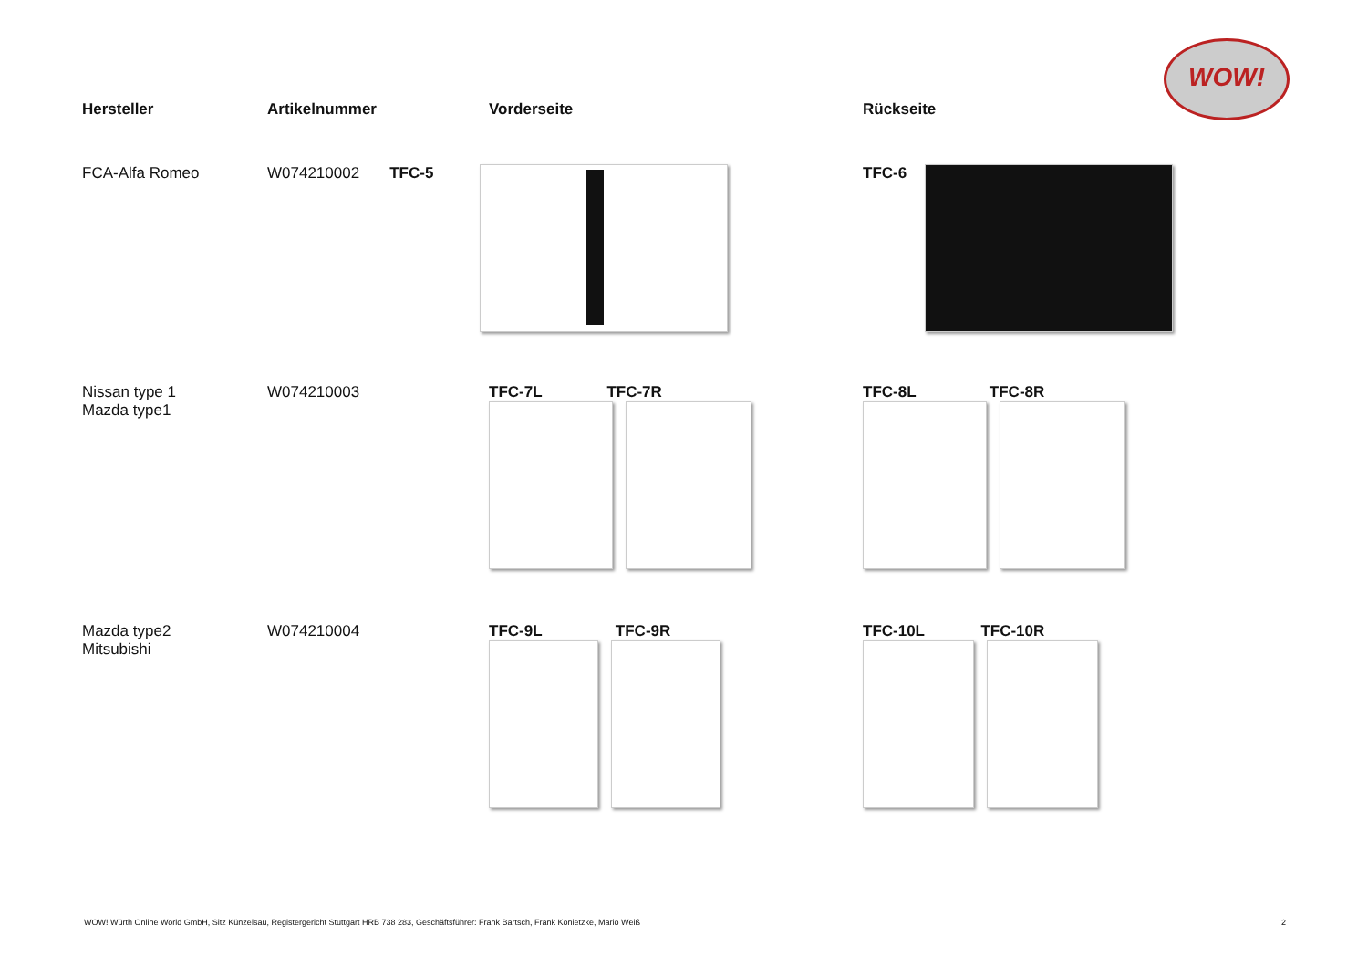WOW!
| Hersteller | Artikelnummer | Vorderseite | Rückseite |
| --- | --- | --- | --- |
| FCA-Alfa Romeo | W074210002 TFC-5 | | TFC-6 |
| Nissan type 1 Mazda type1 | W074210003 | TFC-7L TFC-7R | TFC-8L TFC-8R |
| Mazda type2 Mitsubishi | W074210004 | TFC-9L TFC-9R | TFC-10L TFC-10R |
WOW! Würth Online World GmbH, Sitz Künzelsau, Registergericht Stuttgart HRB 738 283, Geschäftsführer: Frank Bartsch, Frank Konietzke, Mario Weiß 2